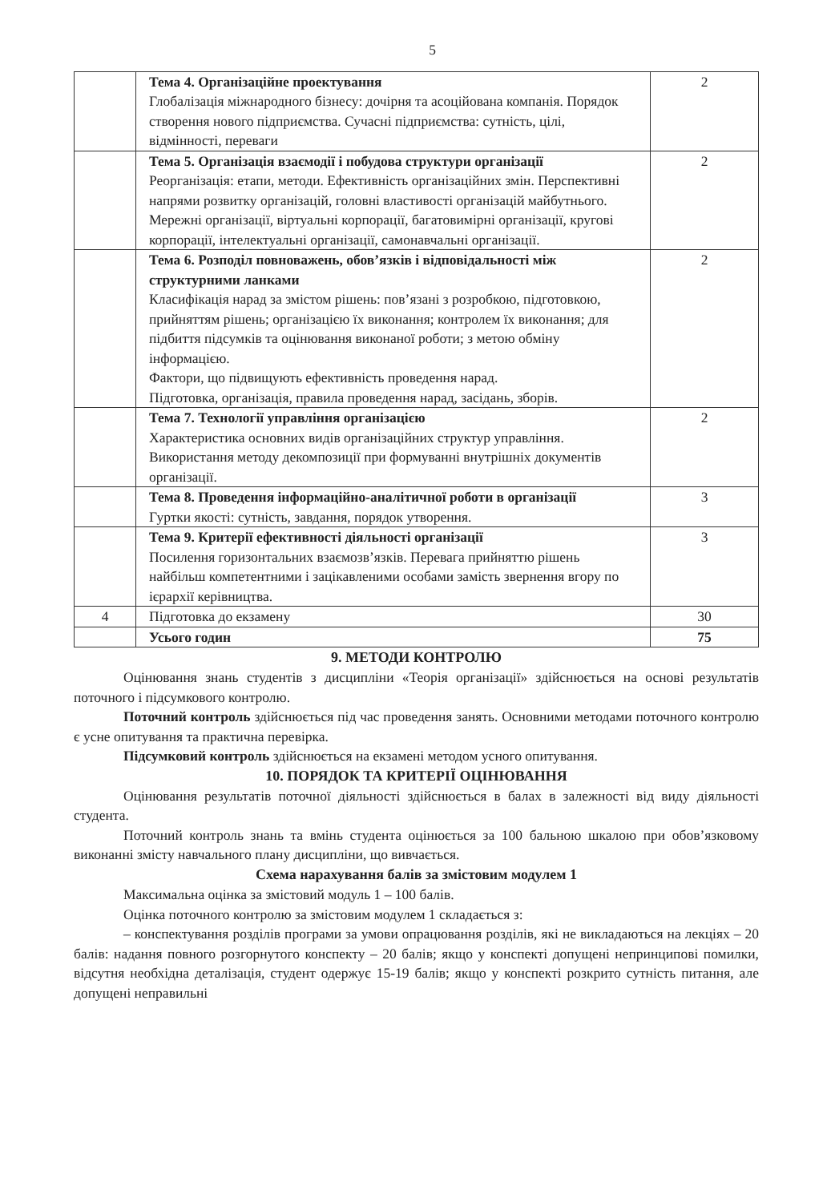5
| | Тема 4. Організаційне проектування Глобалізація міжнародного бізнесу: дочірня та асоційована компанія. Порядок створення нового підприємства. Сучасні підприємства: сутність, цілі, відмінності, переваги | 2 |
| | Тема 5. Організація взаємодії і побудова структури організації Реорганізація: етапи, методи. Ефективність організаційних змін. Перспективні напрями розвитку організацій, головні властивості організацій майбутнього. Мережні організації, віртуальні корпорації, багатовимірні організації, кругові корпорації, інтелектуальні організації, самонавчальні організації. | 2 |
| | Тема 6. Розподіл повноважень, обов’язків і відповідальності між структурними ланками Класифікація нарад за змістом рішень: пов’язані з розробкою, підготовкою, прийняттям рішень; організацією їх виконання; контролем їх виконання; для підбиття підсумків та оцінювання виконаної роботи; з метою обміну інформацією. Фактори, що підвищують ефективність проведення нарад. Підготовка, організація, правила проведення нарад, засідань, зборів. | 2 |
| | Тема 7. Технології управління організацією Характеристика основних видів організаційних структур управління. Використання методу декомпозиції при формуванні внутрішніх документів організації. | 2 |
| | Тема 8. Проведення інформаційно-аналітичної роботи в організації Гуртки якості: сутність, завдання, порядок утворення. | 3 |
| | Тема 9. Критерії ефективності діяльності організації Посилення горизонтальних взаємозв’язків. Перевага прийняттю рішень найбільш компетентними і зацікавленими особами замість звернення вгору по ієрархії керівництва. | 3 |
| 4 | Підготовка до екзамену | 30 |
| | Усього годин | 75 |
9. МЕТОДИ КОНТРОЛЮ
Оцінювання знань студентів з дисципліни «Теорія організації» здійснюється на основі результатів поточного і підсумкового контролю.
Поточний контроль здійснюється під час проведення занять. Основними методами поточного контролю є усне опитування та практична перевірка.
Підсумковий контроль здійснюється на екзамені методом усного опитування.
10. ПОРЯДОК ТА КРИТЕРІЇ ОЦІНЮВАННЯ
Оцінювання результатів поточної діяльності здійснюється в балах в залежності від виду діяльності студента.
Поточний контроль знань та вмінь студента оцінюється за 100 бальною шкалою при обов’язковому виконанні змісту навчального плану дисципліни, що вивчається.
Схема нарахування балів за змістовим модулем 1
Максимальна оцінка за змістовий модуль 1 – 100 балів.
Оцінка поточного контролю за змістовим модулем 1 складається з:
– конспектування розділів програми за умови опрацювання розділів, які не викладаються на лекціях – 20 балів: надання повного розгорнутого конспекту – 20 балів; якщо у конспекті допущені непринципові помилки, відсутня необхідна деталізація, студент одержує 15-19 балів; якщо у конспекті розкрито сутність питання, але допущені неправильні